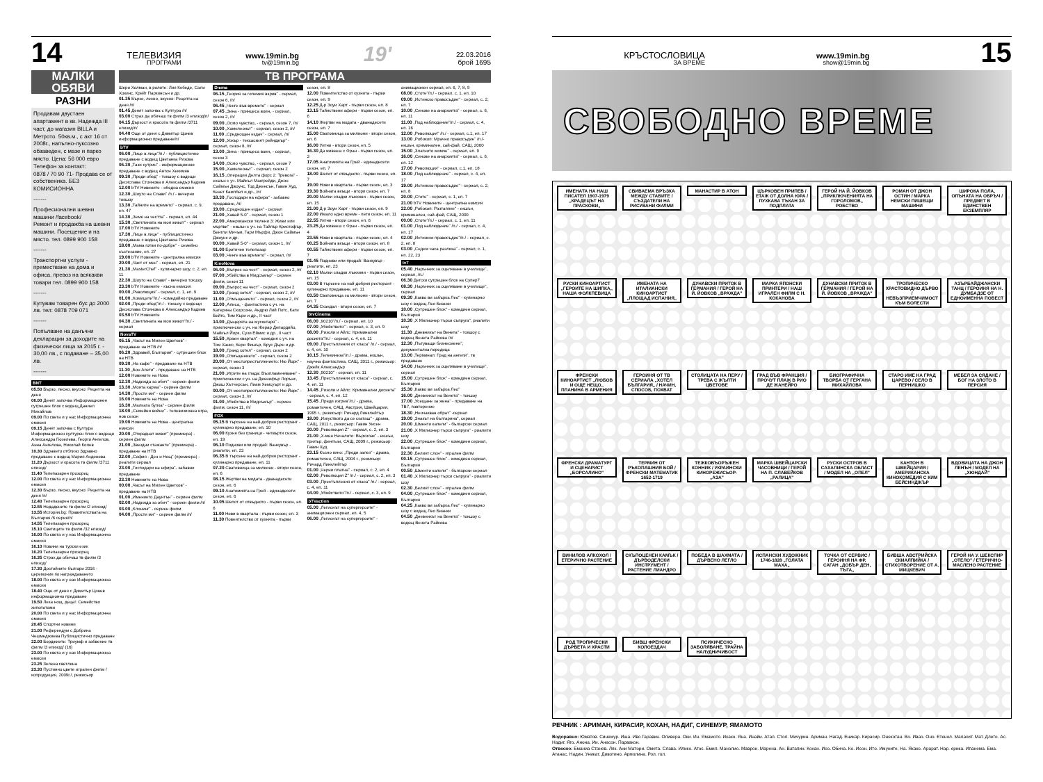14
ТЕЛЕВИЗИЯ
ПРОГРАМИ
www.19min.bg
tv@19min.bg
19'
22.03.2016
брой 1695
МАЛКИ
ОБЯВИ
РАЗНИ
Продавам двустаен апартамент в кв. Надежда III част, до магазин BILLA и Метрото. 50кв.м., с акт 16 от 2008г., напълно-луксозно обзаведен, с мазе и парко място. Цена: 56 000 евро
Телефон за контакт:
0878 / 70 90 71- Продава се от собственика. БЕЗ КОМИСИОННА
-------
Професионални шевни машини /facebook/
Ремонт и продажба на шевни машини. Посещение и на място. тел. 0899 900 158
-------
Транспортни услуги - преместване на дома и офиса, превоз на всякакви товари тел. 0899 900 158
-------
Купувам товарен бус до 2000 лв. тел: 0878 709 071
-------
Попълване на данъчни декларации за доходите на физически лица за 2015 г. - 30,00 лв., с подаване – 35,00 лв.
-------
BNT
05.50 Бързо, лесно, вкусно: Рецепта на деня
06.00 Денят започва Информационен сутрешен блок с водещ Даниел Михайлов
09.00 По света и у нас Информационна емисия
09.15 Денят започва с Култура Информационен културен блок с водещи Александра Гюзелева, Георги Ангелов, Анна Ангелова, Николай Колев
10.30 Здравето отблизо Здравно предаване с водещ Мария Андонова
11.20 Дързост и красота тв филм /3711 епизод/
11.40 Телепазарен прозорец
12.00 По света и у нас Информационна емисия
12.30 Бързо, лесно, вкусно: Рецепта на деня /п/
12.40 Телепазарен прозорец
12.55 Недадените тв филм /2 епизод/
13.55 История.bg: Правителствата на България /6 серия/п/
14.55 Телепазарен прозорец
15.10 Светиците тв филм /32 епизод/
16.00 По света и у нас Информационна емисия
16.10 Новини на турски език
16.20 Телепазарен прозорец
16.35 Страх да обичаш тв филм /3 епизод/
17.30 Достойните българи 2016 - церемония по награждаването
18.00 По света и у нас Информационна емисия
18.40 Още от деня с Димитър Цонев информационно предаване
19.50 Лека нощ, деца!: Семейство хипопотами
20.00 По света и у нас Информационна емисия
20.45 Спортни новини
21.00 Референдум с Добрина Чешмеджиева Публицистично предаване
22.00 Борджиите: Триумф и забвение тв филм /3 епизод/ (16)
23.00 По света и у нас Информационна емисия
23.25 Зелена светлина
23.30 Пустинно цвете игрален филм / копродукция, 2009г./, режисьор
ТВ ПРОГРАМА
Шери Холман, в ролите: Лия Кебеде, Сали Хокинс, Крейг Паркинсън и др.
01.35 Бързо, лесно, вкусно: Рецепта на деня /п/
01.45 Денят започва с Култура /п/
03.00 Страх да обичаш тв филм /3 епизод/п/
04.15 Дързост и красота тв филм /3711 епизод/п/
04.40 Още от деня с Димитър Цонев информационно предаване/п/
bTV
06.00 „Лице в лице"/п./ - публицистично предаване с водещ Цветанка Ризова
06.30 „Тази сутрин" - информационно предаване с водещ Антон Хекимян
09.30 „Преди обед" - токшоу с водещи Десислава Стоянова и Александър Кадиев
12.00 bTV Новините - обедна емисия
12.30 „Шоуто на Слави" /п./ - вечерно токшоу
13.30 „Тайните на времето" - сериал, с. 9, еп. 47
14.30 „Земя на честта" - сериал, еп. 44
15.30 „Светлината на моя живот" - сериал
17.00 bTV Новините
17.30 „Лице в лице" - публицистично предаване с водещ Цветанка Ризова
18.00 „Мама готви по-добре" - семейно състезание, еп. 27
19.00 bTV Новините - централна емисия
20.00 „Част от мен" - сериал, еп. 21
21.30 „MasterChef" - кулинарно шоу, с. 2, еп. 11
22.30 „Шоуто на Слави" - вечерно токшоу
23.30 bTV Новините - късна емисия
00.00 „Революция" - сериал, с. 1, еп. 9
01.00 „Комиците"/п./ - комедийно предаване
02.00 „Преди обед"/п./ - токшоу с водещи Десислава Стоянова и Александър Кадиев
03.50 bTV Новините
04.30 „Светлината на моя живот"/п./ - сериал
NovaTV
05.15 „Часът на Милен Цветков" - предаване на НТВ /п/
06.20 „Здравей, България" - сутрешен блок на НТВ
09.30 „На кафе" - предаване на НТВ
11.30 „Бон Апети" - предаване на НТВ
12.00 Новините на Нова
12.30 „Надежда за обич" - сериен филм
13.30 „Моята карма" - сериен филм
14.30 „Прости ми" - сериен филм
16.00 Новините на Нова
16.30 „Малката булка" - сериен филм
18.00 „Семейни войни" - телевизионна игра, нов сезон
19.00 Новините на Нова - централна емисия
20.00 „Откраднат живот" (премиера) - сериен филм
21.00 „Звездни стажанти" (премиера) - предаване на НТВ
22.00 „София - Ден и Нощ" (премиера) - реалити сериал
23.00 „Господари на ефира"- забавно предаване
23.30 Новините на Нова
00.00 „Часът на Милен Цветков" - предаване на НТВ
01.00 „Имението Даунтън" - сериен филм
02.00 „Надежда за обич" - сериен филм /п/
03.00 „Клонинг" - сериен филм
04.00 „Прости ми" - сериен филм /п/
Diema
06.15 „Теория за големия взрив" - сериал, сезон 6, /п/
06.45 „Ченге във времето" - сериал
07.45 „Зина - принцеса воин„ - сериал, сезон 2, /п/
09.00 „Осмо чувство„ - сериал, сезон 7, /п/
10.00 „Хамелеоньт" - сериал, сезон 2, /п/
11.00 „Среднощен ездач" - сериал, /п/
12.00 „Уокър - тексаският рейнджър" - сериал, сезон 8, /п/
13.00 „Зина - принцеса воин„ - сериал, сезон 3
14.00 „Осмо чувство„ - сериал, сезон 7
15.00 „Хамелеоньт" - сериал, сезон 2
16.15 „Операция Делта форс 2: Тревога" - екшън с уч. Майкъл Макгрейди, Джон Саймън Джоунс, Тод Дженсън, Гавин Худ, Кенет Кампбел и др., /п/
18.30 „Господари на ефира" - забавно предаване, /п/
19.00 „Среднощен ездач" - сериал
21.00 „Хавай 5-0" - сериал, сезон 1
22.00 „Американски тюлени 3: Живи или мъртви" - екшън с уч. на Тайлър Кристофър, Бентли Мичъм, Гари Мърфи, Джон Саймън Джоунс и др.
00.00 „Хавай 5-0" - сериал, сезон 1, /п/
01.00 Еротичен телепазар
03.00 „Ченге във времето" - сериал, /п/
KinoNova
06.00 „Въпрос на чест" - сериал, сезон 2, /п/
07.00 „Убийства в Мидсъмър" - сериен филм, сезон 11
09.00 „Въпрос на чест" - сериал, сезон 2
10.00 „Гранд хотел" - сериал, сезон 2, /п/
11.00 „Отмъщението" - сериал, сезон 2, /п/
12.00 „Алиса„ - фантастика с уч. на Катерина Скорсоне, Андрю Лий Потс, Кати Бейтс, Тим Къри и др., II част
14.00 „Дъщерята на мускетаря" - приключенски с уч. на Жерар Депардийо, Майкъл Йорк, Сузи Еймис и др., II част
15.50 „Краен квартал" - комедия с уч. на Том Ханкс, Кери Фишър, Брус Дърн и др.
18.00 „Гранд хотел" - сериал, сезон 2
19.00 „Отмъщението" - сериал, сезон 2
20.00 „От местопрестъплението: Ню Йорк" - сериал, сезон 3
21.00 „Игрите на глада: Възпламеняване" - приключенски с уч. на Дженифър Лорънс, Джош Хътчерсън, Лиам Хемсуърт и др.
00.00 „От местопрестъплението: Ню Йорк" - сериал, сезон 3, /п/
01.00 „Убийства в Мидсъмър" - сериен филм, сезон 11, /п/
FOX
05.15 В търсене на най-добрия ресторант - кулинарно предаване, еп. 10
06.00 Кухня без граници - четвърти сезон, еп. 19
06.10 Поднови или продай: Ванкувър - риалити, еп. 23
06.35 В търсене на най-добрия ресторант - кулинарно предаване, еп. 11
07.20 Сватовница за милиони - втори сезон, еп. 6
08.15 Жертви на модата - дванадесети сезон, еп. 6
09.10 Анатомията на Грей - единадесети сезон, еп. 6
10.05 Шепот от отвъдното - първи сезон, еп. 6
11.00 Нови в квартала - първи сезон, еп. 3
11.30 Повеителство от кухнята - първи сезон, еп. 8
12.00 Повеителство от кухнята - първи сезон, еп. 9
12.25 Д-р Зоуи Харт - първи сезон, еп. 8
13.15 Тайнствени афери - първи сезон, еп. 6
14.10 Жертви на модата - дванадесети сезон, еп. 7
15.00 Сватовница за милиони - втори сезон, еп. 6
16.00 Уитни - втори сезон, еп. 5
16.30 Да живееш с Фран - първи сезон, еп. 3
17.05 Анатомията на Грей - единадесети сезон, еп. 7
18.00 Шепот от отвъдното - първи сезон, еп. 7
19.00 Нови в квартала - първи сезон, еп. 3
19.30 Войната вкъщи - втори сезон, еп. 7
20.00 Малки сладки лъжкини - първи сезон, еп. 15
21.00 Д-р Зоуи Харт - първи сезон, еп. 9
22.00 Имало едно време - пети сезон, еп. 11
22.55 Уитни - втори сезон, еп. 6
23.25 Да живееш с Фран - първи сезон, еп. 4
23.55 Нови в квартала - първи сезон, еп. 4
00.25 Войната вкъщи - втори сезон, еп. 8
00.55 Тайнствени афери - първи сезон, еп. 7
01.45 Поднови или продай: Ванкувър - риалити, еп. 23
02.10 Малки сладки лъжкини - първи сезон, еп. 15
03.00 В търсене на най-добрия ресторант - кулинарно предаване, еп. 11
03.50 Сватовница за милиони - втори сезон, еп. 7
04.35 Скандал - втори сезон, еп. 7
btvCinema
06.00 „90210"/п./ - сериал, еп. 10
07.00 „Убийството" - сериал, с. 3, еп. 9
08.00 „Ризоли и Айлс: Криминални досиета"/п./ - сериал, с. 4, еп. 11
09.00 „Престъпления от класа" /п./ - сериал, с. 4, еп. 10
10.15 „Телекинеза"/п./ - драма, екшън, научна фантастика, САЩ, 2011 г., режисьор: Джейк Александър
12.30 „90210" - сериал, еп. 11
13.45 „Престъпления от класа" - сериал, с. 4, еп. 11
14.45 „Ризоли и Айлс: Криминални досиета" - сериал, с. 4, еп. 12
15.45 „Преди изгрев"/п./ - драма, романтичен, САЩ, Австрия, Швейцария, 1995 г., режисьор: Ричард Линклейтър
18.00 „Изкуството да се скаташ" - драма, САЩ, 2011 г., режисьор: Гавин Уисен
20.00 „Революция Z" - сериал, с. 2, еп. 3
21.00 „Х-мен Началото: Върколак" - екшън, трилър, фентъзи, САЩ, 2009 г., режисьор: Гавин Худ
23.15 Късно кино: „Преди залез" - драма, романтичен, САЩ, 2004 г., режисьор: Ричард Линклейтър
01.00 „Черни платна" - сериал, с. 2, еп. 4
02.00 „Революция Z" /п./ - сериал, с. 2, еп. 3
03.00 „Престъпления от класа" /п./ - сериал, с. 4, еп. 11
04.00 „Убийството"/п./ - сериал, с. 3, еп. 9
bTVaction
05.00 „Легионът на супергероите" - анимационен сериал, еп. 4, 5
06.00 „Легионът на супергероите" - анимационен сериал, еп. 6, 7, 8, 9
08.00 „Стоте"/п./ - сериал, с. 1, еп. 10
09.00 „Истинско правосъдие" - сериал, с. 2, еп. 7
10.00 „Синове на анархията" - сериал, с. 6, еп. 11
11.00 „Под наблюдение"/п./ - сериал, с. 4, еп. 16
12.00 „Революция" /п./ - сериал, с.1, еп. 17
13.00 „Робокоп: Мрачно правосъдие" /п./- екшън, криминален, сай-фай, САЩ, 2000
15.00 „Златното момче" - сериал, еп. 9
16.00 „Синове на анархията" - сериал, с. 6, еп. 12
17.00 „Революция" - сериал, с.1, еп. 18
18.00 „Под наблюдение" - сериал, с. 4, еп. 17
19.00 „Истинско правосъдие" - сериал, с. 2, еп. 8
20.00 „Стоте" - сериал, с. 1, еп. 7
21.00 bTV Новините - централна емисия
22.00 „Робокоп: Разтапяне" - екшън, криминален, сай-фай, САЩ, 2000
00.00 „Стоте"/п./ - сериал, с. 1, еп. 11
01.00 „Под наблюдение" /п./ - сериал, с. 4, еп. 17
02.00 „Истинско правосъдие"/п./ - сериал, с. 2, еп. 8
03.00 „Седем часа разлика" - сериал, с. 1, еп. 22, 23
tv7
05.40 „Наръчник за оцеляване в училище", сериал, /п./
06.30 Детски сутрешен блок на Супер7
08.30 „Наръчник за оцеляване в училище", сериал
09.30 „Какво ви забърка Лео" - кулинарно шоу с водещ Лео Бианки
10.00 „Сутрешен блок" - комедиен сериал, България
10.30 „Х Милионер търси съпруга", риалити шоу
11.30 „Дневникът на Венета" - токшоу с водещ Венета Райкова /п/
12.30 „Пътуващи бизнесмени", документална поредица
13.00 „Терминал: Град на ангели", тв предаване
14.00 „Наръчник за оцеляване в училище", сериал
15.00 „Сутрешен блок" - комедиен сериал, България
15.30 „Какво ви забърка Лео"
16.00 „Дневникът на Венета" - токшоу
17.00 „Усещане за жена" - предаване на ТВ7, повторение
18.30 „Неочакван обрат" -сериал
19.00 „Знакът на българина", сериал
20.00 „Шменти капели" - български сериал
21.00 „Х Милионер търси съпруга" - риалити шоу
22.00 „Сутрешен блок" - комедиен сериал, България
22.30 „Белият слон" - игрален филм
00.15 „Сутрешен блок" - комедиен сериал, България
00.50 „Шменти капели" - български сериал
01.40 „Х Милионер търси съпруга" - риалити шоу
02.30 „Белият слон" - игрален филм
04.00 „Сутрешен блок" - комедиен сериал, България
04.25 „Какво ви забърка Лео" - кулинарно шоу с водещ Лео Бианки
04.50 „Дневникът на Венета" - токшоу с водещ Венета Райкова
КРЪСТОСЛОВИЦА
ЗА ВРЕМЕ
www.19min.bg
show@19min.bg
15
СВОБОДНО ВРЕМЕ
ИМЕНАТА НА НАШ ПИСАТЕЛ 1907-1979 „КРАДЕЦЪТ НА ПРАСКОВИ„
СВИВАЕМА ВРЪЗКА МЕЖДУ СТАВИТЕ / СЪЗДАТЕЛИ НА РИСУВАНИ ФИЛМИ
МАНАСТИР В АТОН
ЦЪРКОВЕН ПРИПЕВ / ЕТАЖ ОТ ДОЛНА ЮРА / ПУХКАВА ТЪКАН ЗА ПОДПЛАТА
ГЕРОЙ НА Й. ЙОВКОВ „ПРИКЛЮЧЕНИЯТА НА ГОРОЛОМОВ„ РОБСТВО
РОМАН ОТ ДЖОН ОСТИН / МАРКА НЕМСКИ ПИШЕЩИ МАШИНИ
ШИРОКА ПОЛА, ОПЪНАТА НА ОБРЪЧ / ПРЕДМЕТ В ЕДИНСТВЕН ЕКЗЕМПЛЯР
РУСКИ КИНОАРТИСТ „ГЕРОИТЕ НА ШИПКА„ НАША ФОЛКПЕВИЦА
ИМЕНАТА НА ИТАЛИАНСКИ КИНОАРТИСТ „ПЛОЩАД ИСПАНИЯ„
ДУНАВСКИ ПРИТОК В ГЕРМАНИЯ / ГЕРОЙ НА Й. ЙОВКОВ „ВРАЖДА"
МАРКА ЯПОНСКИ ПРИНТЕРИ / НАШ ИГРАЛЕН ФИЛМ С Н. КОКАНОВА
ДУНАВСКИ ПРИТОК В ГЕРМАНИЯ / ГЕРОЙ НА Й. ЙОВКОВ „ВРАЖДА"
ТРОПИЧЕСКО ХРАСТОВИДНО ДЪРВО / НЕВЪЗПРИЕМЧИМОСТ КЪМ БОЛЕСТИ
АЗЪРБАЙДЖАНСКИ ТАНЦ / ГЕРОИНЯ НА Н. ДУМБАДЗЕ ОТ ЕДНОИМЕННА ПОВЕСТ
ФРЕНСКИ КИНОАРТИСТ „ЛЮБОВ И ОЩЕ НЕЩО„ ПЛАНИНА В АРМЕНИЯ
ГЕРОИНЯ ОТ ТВ СЕРИАЛА „ХОТЕЛ БЪЛГАРИЯ„ / НАЧИН, СПОСОБ, ПОХВАТ
СТОЛИЦАТА НА ПЕРУ / ТРЕВА С ЖЪЛТИ ЦВЕТОВЕ
ГРАД ВЪВ ФРАНЦИЯ / ПРОЧУТ ПЛАЖ В РИО ДЕ ЖАНЕЙРО
БИОГРАФИЧНА ТВОРБА ОТ ГЕРГАНА МИХАЙЛОВА
СТАРО ИМЕ НА ГРАД ЦАРЕВО / СЕЛО В ПЕРНИШКО
МЕБЕЛ ЗА СЯДАНЕ / БОГ НА ЗЛОТО В ПЕРСИЯ
ФРЕНСКИ ДРАМАТУРГ И СЦЕНАРИСТ „БОРСАЛИНО"
ТЕРМИН ОТ РЪКОПАШНИЯ БОЙ / ФРЕНСКИ МАТЕМАТИК 1652-1719
ТЕЖКОВЪОРЪЖЕН КОННИК / УКРАИНСКИ КИНОРЕЖИСЬОР- „АЗА"
МАРКА ШВЕЙЦАРСКИ ЧАСОВНИЦИ / ГЕРОЙ НА П. СЛАВЕЙКОВ „РАЛИЦА"
РУСКИ ОСТРОВ В САХАЛИНСКА ОБЛАСТ / МОДЕЛ НА „ОПЕЛ"
КАНТОН В ШВЕЙЦАРИЯ / АМЕРИКАНСКА КИНОКОМЕДИЯ С КИМ БЕЙСИНДЖЪР
ВДОВИЦАТА НА ДЖОН ЛЕНЪН / МОДЕЛ НА „ХЮНДАЙ"
ВИНИЛОВ АЛКОХОЛ / ЕТЕРИЧНО РАСТЕНИЕ
СКЪПОЦЕНЕН КАМЪК / ДЪРВОДЕЛСКИ ИНСТРУМЕНТ / РАСТЕНИЕ ЛИАНДРО
ПОБЕДА В ШАХМАТА / ДЪРВЕНО ЛЕГЛО
ИСПАНСКИ ХУДОЖНИК 1746-1828 „ГОЛАТА МАХА„
ТОЧКА ОТ СЕРВИС / ГЕРОИНЯ НА ФР. САГАН „ДОБЪР ДЕН, ТЪГА„
БИВША АВСТРИЙСКА СКИАЛПИЙКА / СТИХОТВОРЕНИЕ ОТ А. МИЦКЕВИЧ
ГЕРОЙ НА У. ШЕКСПИР „ОТЕЛО" / ЕТЕРИЧНО-МАСЛЕНО РАСТЕНИЕ
РОД ТРОПИЧЕСКИ ДЪРВЕТА И ХРАСТИ
БИВШ ФРЕНСКИ КОЛОЕЗДАЧ
ПСИХИЧЕСКО ЗАБОЛЯВАНЕ, ТРАЙНА НАЛУДНИЧИВОСТ
РЕЧНИК : АРИМАН, КИРАСИР, КОХАН, НАДИГ, СИНЕМУР, ЯМАМОТО
Водоравно: Юматов. Синемур. Иша. Иво Гаравин. Оливера. Оки. Ин. Ямамото. Икако. Яна. Инайи. Атал. Стол. Мичурин. Ариман. Нагад. Еникар. Кирасир. Онекотан. Во. Ивао. Оно. Етенол. Малахит. Мат. Длето. Ас. Надиг. Яго. Анона. Ии. Анасон. Парвакон.
Отвесно: Еманиа Станев. Ляк. Ани Матори. Омета. Слава. Илико. Атос. Емил. Манолио. Маврон. Марена. Ан. Ватапин. Кохан. Исо. Обича. Ко. Исон. Ито. Имуните. На. Якако. Арарат. Нар. ерика. Ипанема. Ема. Атанас. Надин. Уникат. Дивотино. Армолина. Рол. гол.